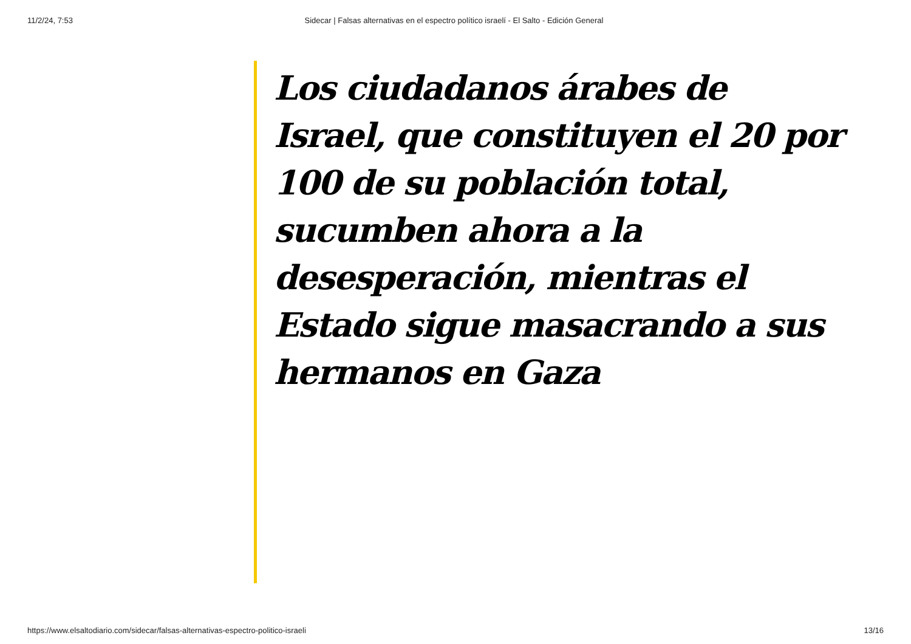11/2/24, 7:53 Sidecar | Falsas alternativas en el espectro político israelí - El Salto - Edición General
Los ciudadanos árabes de Israel, que constituyen el 20 por 100 de su población total, sucumben ahora a la desesperación, mientras el Estado sigue masacrando a sus hermanos en Gaza
https://www.elsaltodiario.com/sidecar/falsas-alternativas-espectro-politico-israeli 13/16